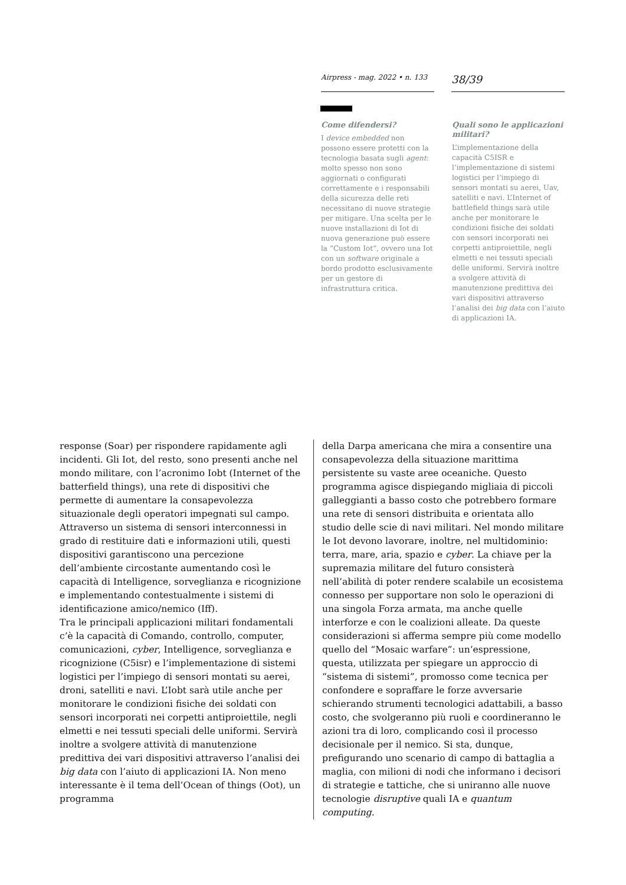Airpress - mag. 2022 • n. 133
38/39
Come difendersi?
I device embedded non possono essere protetti con la tecnologia basata sugli agent: molto spesso non sono aggiornati o configurati correttamente e i responsabili della sicurezza delle reti necessitano di nuove strategie per mitigare. Una scelta per le nuove installazioni di Iot di nuova generazione può essere la “Custom Iot”, ovvero una Iot con un software originale a bordo prodotto esclusivamente per un gestore di infrastruttura critica.
Quali sono le applicazioni militari?
L’implementazione della capacità C5ISR e l’implementazione di sistemi logistici per l’impiego di sensori montati su aerei, Uav, satelliti e navi. L’Internet of battlefield things sarà utile anche per monitorare le condizioni fisiche dei soldati con sensori incorporati nei corpetti antiproiettile, negli elmetti e nei tessuti speciali delle uniformi. Servirà inoltre a svolgere attività di manutenzione predittiva dei vari dispositivi attraverso l’analisi dei big data con l’aiuto di applicazioni IA.
response (Soar) per rispondere rapidamente agli incidenti. Gli Iot, del resto, sono presenti anche nel mondo militare, con l’acronimo Iobt (Internet of the batterfield things), una rete di dispositivi che permette di aumentare la consapevolezza situazionale degli operatori impegnati sul campo. Attraverso un sistema di sensori interconnessi in grado di restituire dati e informazioni utili, questi dispositivi garantiscono una percezione dell’ambiente circostante aumentando così le capacità di Intelligence, sorveglianza e ricognizione e implementando contestualmente i sistemi di identificazione amico/nemico (Iff).
Tra le principali applicazioni militari fondamentali c’è la capacità di Comando, controllo, computer, comunicazioni, cyber, Intelligence, sorveglianza e ricognizione (C5isr) e l’implementazione di sistemi logistici per l’impiego di sensori montati su aerei, droni, satelliti e navi. L’Iobt sarà utile anche per monitorare le condizioni fisiche dei soldati con sensori incorporati nei corpetti antiproiettile, negli elmetti e nei tessuti speciali delle uniformi. Servirà inoltre a svolgere attività di manutenzione predittiva dei vari dispositivi attraverso l’analisi dei big data con l’aiuto di applicazioni IA. Non meno interessante è il tema dell’Ocean of things (Oot), un programma
della Darpa americana che mira a consentire una consapevolezza della situazione marittima persistente su vaste aree oceaniche. Questo programma agisce dispiegando migliaia di piccoli galleggianti a basso costo che potrebbero formare una rete di sensori distribuita e orientata allo studio delle scie di navi militari. Nel mondo militare le Iot devono lavorare, inoltre, nel multidominio: terra, mare, aria, spazio e cyber. La chiave per la supremazia militare del futuro consisterà nell’abilità di poter rendere scalabile un ecosistema connesso per supportare non solo le operazioni di una singola Forza armata, ma anche quelle interforze e con le coalizioni alleate. Da queste considerazioni si afferma sempre più come modello quello del “Mosaic warfare”: un’espressione, questa, utilizzata per spiegare un approccio di “sistema di sistemi”, promosso come tecnica per confondere e sopraffare le forze avversarie schierando strumenti tecnologici adattabili, a basso costo, che svolgeranno più ruoli e coordineranno le azioni tra di loro, complicando così il processo decisionale per il nemico. Si sta, dunque, prefigurando uno scenario di campo di battaglia a maglia, con milioni di nodi che informano i decisori di strategie e tattiche, che si uniranno alle nuove tecnologie disruptive quali IA e quantum computing.